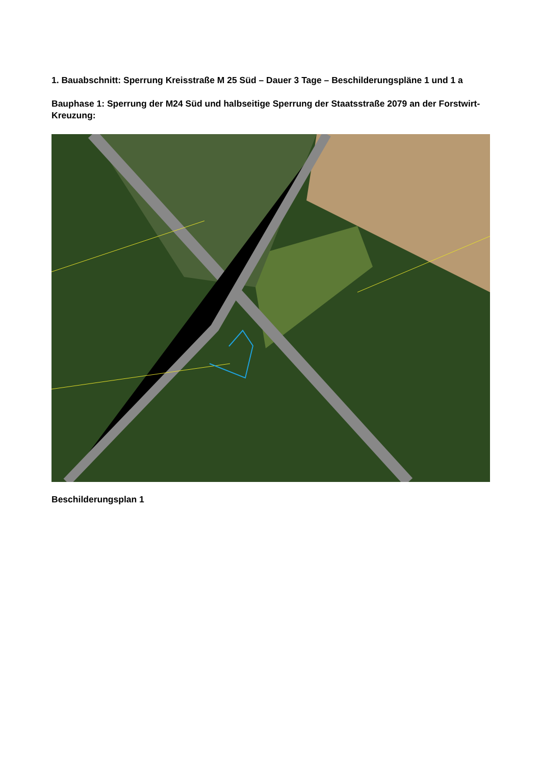1. Bauabschnitt: Sperrung Kreisstraße M 25 Süd – Dauer 3 Tage – Beschilderungspläne 1 und 1 a
Bauphase 1: Sperrung der M24 Süd und halbseitige Sperrung der Staatsstraße 2079 an der Forstwirt-Kreuzung:
Beschilderungsplan 1